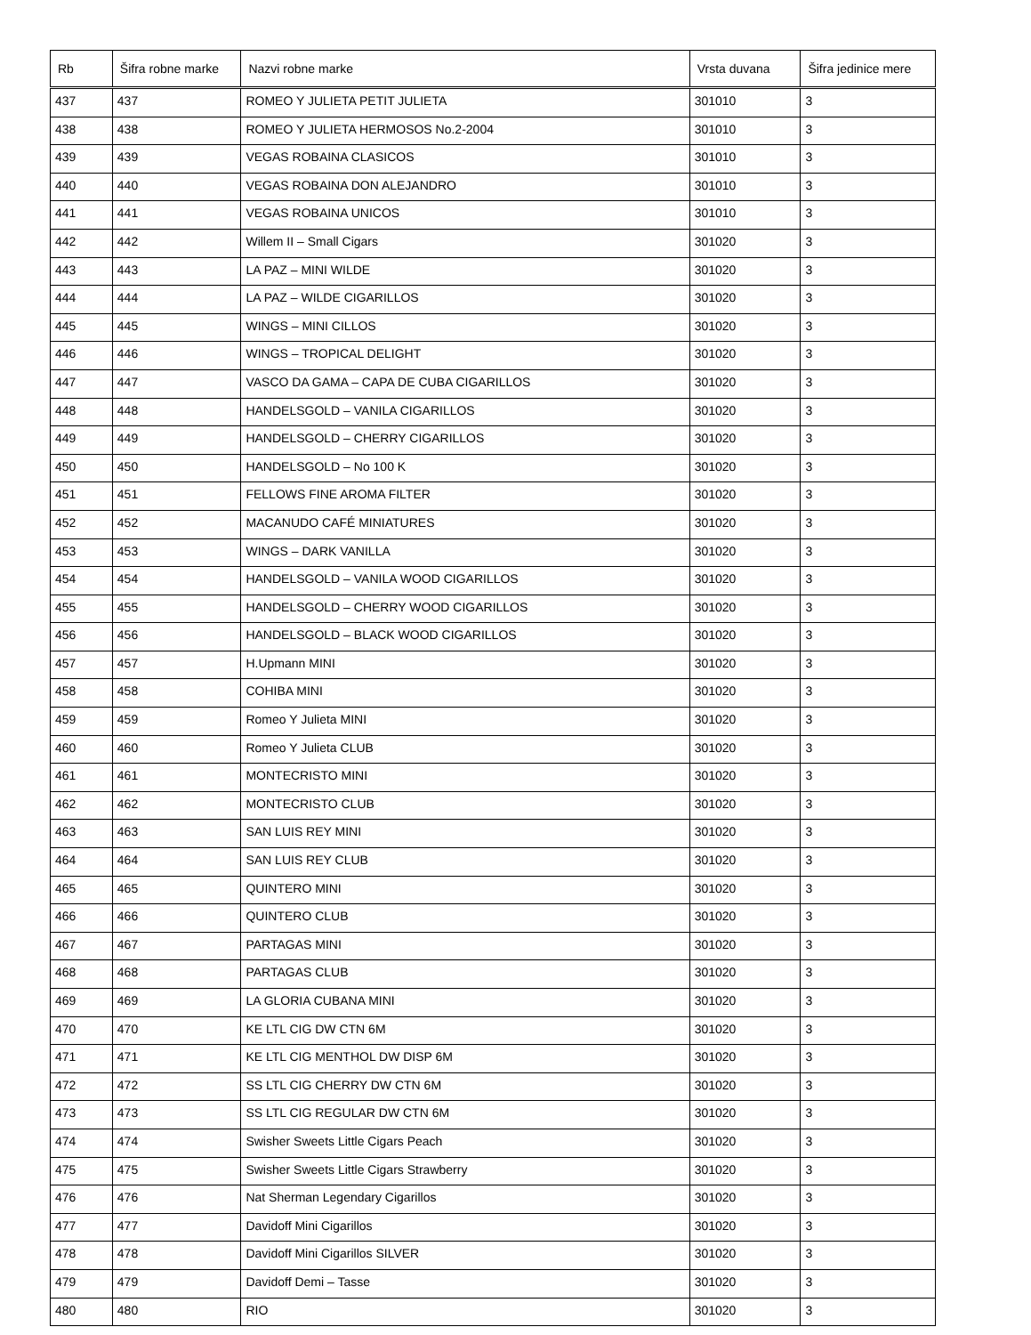| Rb | Šifra robne marke | Nazvi robne marke | Vrsta duvana | Šifra jedinice mere |
| --- | --- | --- | --- | --- |
| 437 | 437 | ROMEO Y JULIETA PETIT JULIETA | 301010 | 3 |
| 438 | 438 | ROMEO Y JULIETA HERMOSOS No.2-2004 | 301010 | 3 |
| 439 | 439 | VEGAS ROBAINA CLASICOS | 301010 | 3 |
| 440 | 440 | VEGAS ROBAINA DON ALEJANDRO | 301010 | 3 |
| 441 | 441 | VEGAS ROBAINA UNICOS | 301010 | 3 |
| 442 | 442 | Willem II – Small Cigars | 301020 | 3 |
| 443 | 443 | LA PAZ – MINI WILDE | 301020 | 3 |
| 444 | 444 | LA PAZ – WILDE CIGARILLOS | 301020 | 3 |
| 445 | 445 | WINGS – MINI CILLOS | 301020 | 3 |
| 446 | 446 | WINGS – TROPICAL DELIGHT | 301020 | 3 |
| 447 | 447 | VASCO DA GAMA – CAPA DE CUBA CIGARILLOS | 301020 | 3 |
| 448 | 448 | HANDELSGOLD – VANILA CIGARILLOS | 301020 | 3 |
| 449 | 449 | HANDELSGOLD – CHERRY CIGARILLOS | 301020 | 3 |
| 450 | 450 | HANDELSGOLD – No 100 K | 301020 | 3 |
| 451 | 451 | FELLOWS FINE AROMA FILTER | 301020 | 3 |
| 452 | 452 | MACANUDO CAFÉ MINIATURES | 301020 | 3 |
| 453 | 453 | WINGS – DARK VANILLA | 301020 | 3 |
| 454 | 454 | HANDELSGOLD – VANILA WOOD CIGARILLOS | 301020 | 3 |
| 455 | 455 | HANDELSGOLD – CHERRY WOOD CIGARILLOS | 301020 | 3 |
| 456 | 456 | HANDELSGOLD – BLACK WOOD CIGARILLOS | 301020 | 3 |
| 457 | 457 | H.Upmann MINI | 301020 | 3 |
| 458 | 458 | COHIBA MINI | 301020 | 3 |
| 459 | 459 | Romeo Y Julieta MINI | 301020 | 3 |
| 460 | 460 | Romeo Y Julieta CLUB | 301020 | 3 |
| 461 | 461 | MONTECRISTO MINI | 301020 | 3 |
| 462 | 462 | MONTECRISTO CLUB | 301020 | 3 |
| 463 | 463 | SAN LUIS REY MINI | 301020 | 3 |
| 464 | 464 | SAN LUIS REY CLUB | 301020 | 3 |
| 465 | 465 | QUINTERO MINI | 301020 | 3 |
| 466 | 466 | QUINTERO CLUB | 301020 | 3 |
| 467 | 467 | PARTAGAS MINI | 301020 | 3 |
| 468 | 468 | PARTAGAS CLUB | 301020 | 3 |
| 469 | 469 | LA GLORIA CUBANA MINI | 301020 | 3 |
| 470 | 470 | KE LTL CIG DW CTN 6M | 301020 | 3 |
| 471 | 471 | KE LTL CIG MENTHOL DW DISP 6M | 301020 | 3 |
| 472 | 472 | SS LTL CIG CHERRY DW CTN 6M | 301020 | 3 |
| 473 | 473 | SS LTL CIG REGULAR DW CTN 6M | 301020 | 3 |
| 474 | 474 | Swisher Sweets Little Cigars Peach | 301020 | 3 |
| 475 | 475 | Swisher Sweets Little Cigars Strawberry | 301020 | 3 |
| 476 | 476 | Nat Sherman Legendary Cigarillos | 301020 | 3 |
| 477 | 477 | Davidoff Mini Cigarillos | 301020 | 3 |
| 478 | 478 | Davidoff Mini Cigarillos SILVER | 301020 | 3 |
| 479 | 479 | Davidoff Demi – Tasse | 301020 | 3 |
| 480 | 480 | RIO | 301020 | 3 |